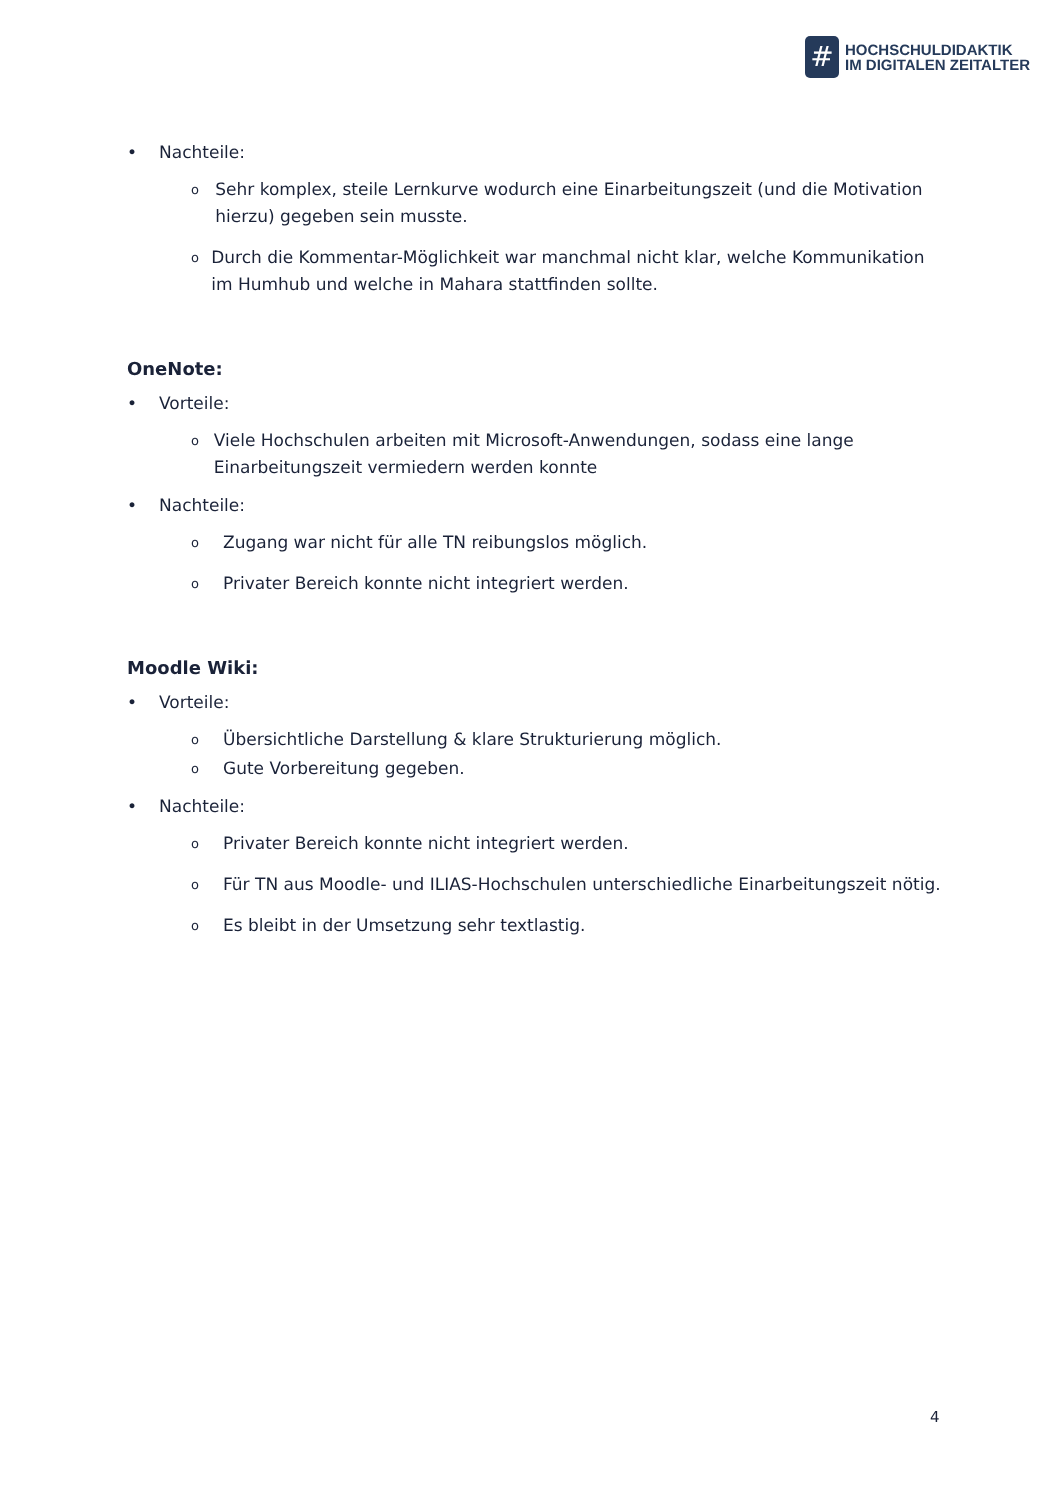#
HOCHSCHULDIDAKTIK
IM DIGITALEN ZEITALTER
• Nachteile:
o Sehr komplex, steile Lernkurve wodurch eine Einarbeitungszeit (und die Motivation hierzu) gegeben sein musste.
o Durch die Kommentar-Möglichkeit war manchmal nicht klar, welche Kommunikation im Humhub und welche in Mahara stattfinden sollte.
OneNote:
• Vorteile:
o Viele Hochschulen arbeiten mit Microsoft-Anwendungen, sodass eine lange Einarbeitungszeit vermiedern werden konnte
• Nachteile:
o Zugang war nicht für alle TN reibungslos möglich.
o Privater Bereich konnte nicht integriert werden.
Moodle Wiki:
• Vorteile:
o Übersichtliche Darstellung & klare Strukturierung möglich.
o Gute Vorbereitung gegeben.
• Nachteile:
o Privater Bereich konnte nicht integriert werden.
o Für TN aus Moodle- und ILIAS-Hochschulen unterschiedliche Einarbeitungszeit nötig.
o Es bleibt in der Umsetzung sehr textlastig.
4